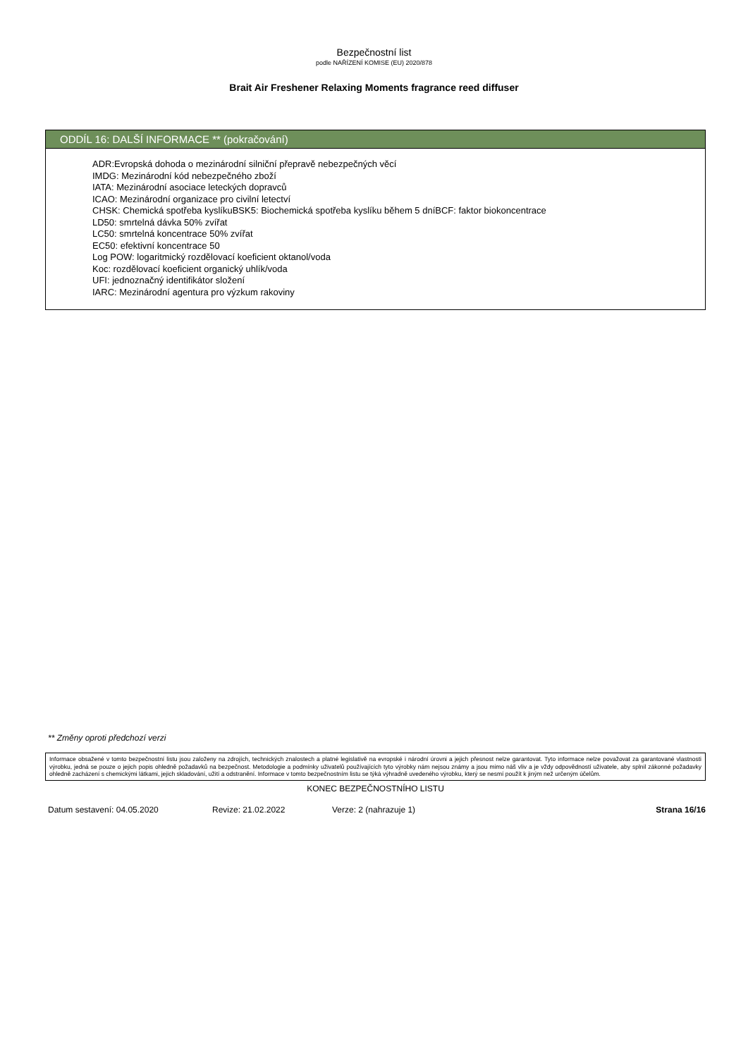Bezpečnostní list
podle NAŘÍZENÍ KOMISE (EU) 2020/878
Brait Air Freshener Relaxing Moments fragrance reed diffuser
ODDÍL 16: DALŠÍ INFORMACE ** (pokračování)
ADR:Evropská dohoda o mezinárodní silniční přepravě nebezpečných věcí
IMDG: Mezinárodní kód nebezpečného zboží
IATA: Mezinárodní asociace leteckých dopravců
ICAO: Mezinárodní organizace pro civilní letectví
CHSK: Chemická spotřeba kyslíkuBSK5: Biochemická spotřeba kyslíku během 5 dníBCF: faktor biokoncentrace
LD50: smrtelná dávka 50% zvířat
LC50: smrtelná koncentrace 50% zvířat
EC50: efektivní koncentrace 50
Log POW: logaritmický rozdělovací koeficient oktanol/voda
Koc: rozdělovací koeficient organický uhlík/voda
UFI: jednoznačný identifikátor složení
IARC: Mezinárodní agentura pro výzkum rakoviny
** Změny oproti předchozí verzi
Informace obsažené v tomto bezpečnostní listu jsou založeny na zdrojích, technických znalostech a platné legislativě na evropské i národní úrovni a jejich přesnost nelze garantovat. Tyto informace nelze považovat za garantované vlastnosti výrobku, jedná se pouze o jejich popis ohledně požadavků na bezpečnost. Metodologie a podmínky uživatelů používajících tyto výrobky nám nejsou známy a jsou mimo náš vliv a je vždy odpovědností uživatele, aby splnil zákonné požadavky ohledně zacházení s chemickými látkami, jejich skladování, užití a odstranění. Informace v tomto bezpečnostním listu se týká výhradně uvedeného výrobku, který se nesmí použít k jiným než určeným účelům.
KONEC BEZPEČNOSTNÍHO LISTU
Datum sestavení: 04.05.2020 Revize: 21.02.2022 Verze: 2 (nahrazuje 1) Strana 16/16